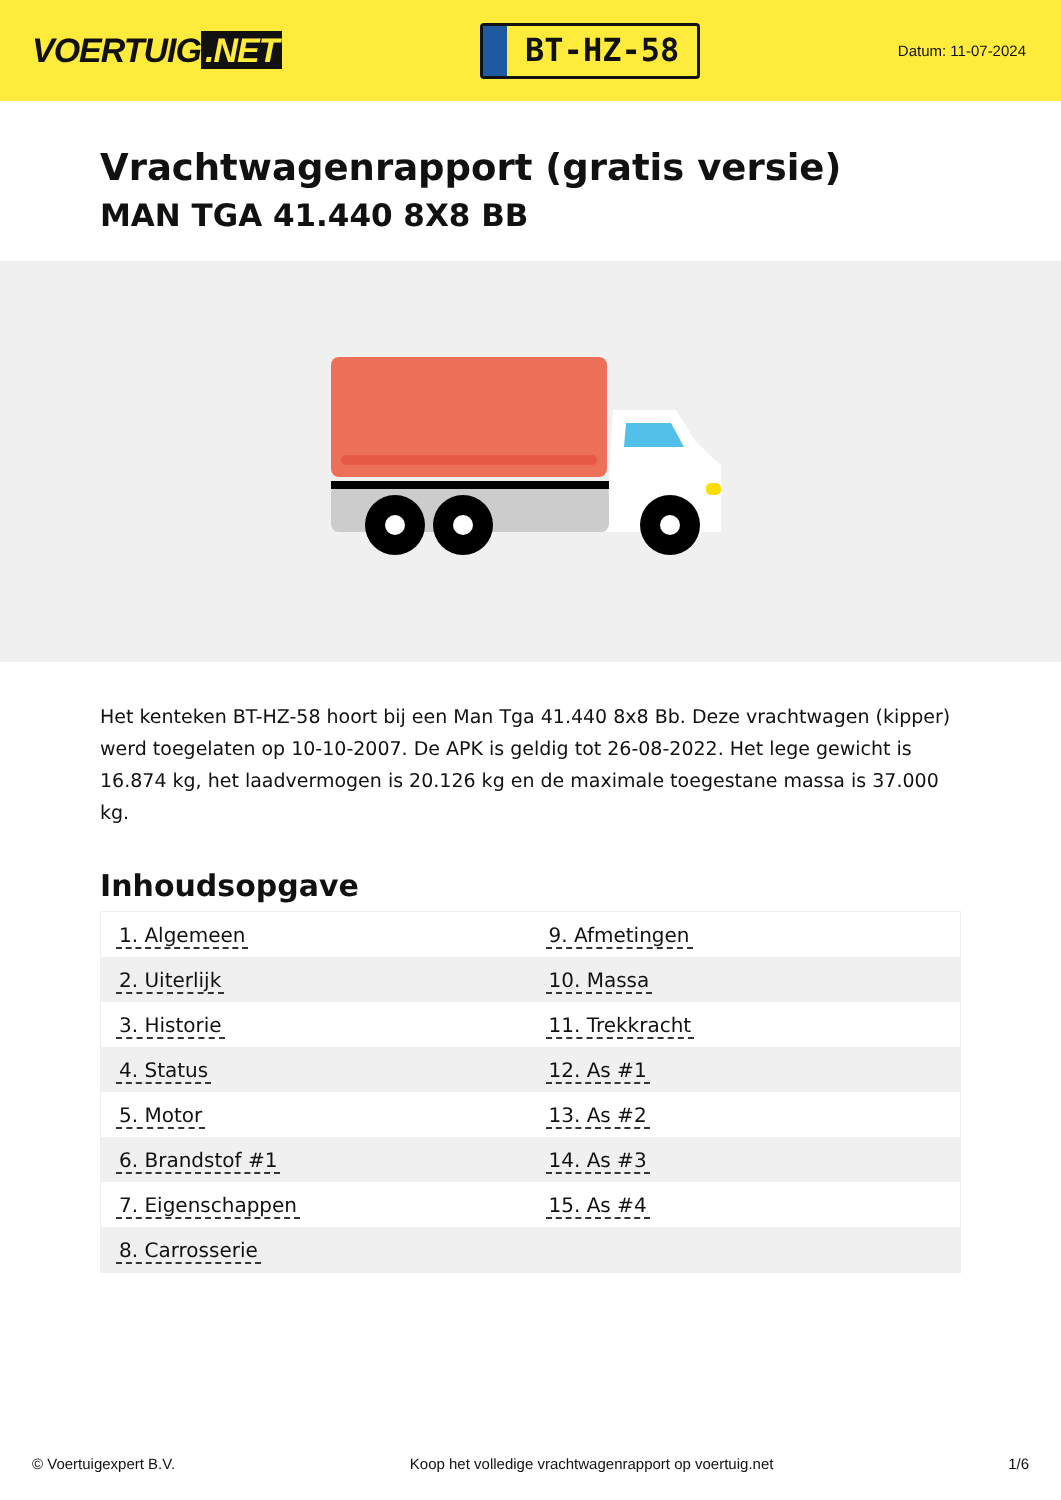VOERTUIG.NET
BT-HZ-58
Datum: 11-07-2024
Vrachtwagenrapport (gratis versie)
MAN TGA 41.440 8X8 BB
Het kenteken BT-HZ-58 hoort bij een Man Tga 41.440 8x8 Bb. Deze vrachtwagen (kipper) werd toegelaten op 10-10-2007. De APK is geldig tot 26-08-2022. Het lege gewicht is 16.874 kg, het laadvermogen is 20.126 kg en de maximale toegestane massa is 37.000 kg.
Inhoudsopgave
| 1. Algemeen | 9. Afmetingen |
| 2. Uiterlijk | 10. Massa |
| 3. Historie | 11. Trekkracht |
| 4. Status | 12. As #1 |
| 5. Motor | 13. As #2 |
| 6. Brandstof #1 | 14. As #3 |
| 7. Eigenschappen | 15. As #4 |
| 8. Carrosserie | |
© Voertuigexpert B.V. Koop het volledige vrachtwagenrapport op voertuig.net
1/6